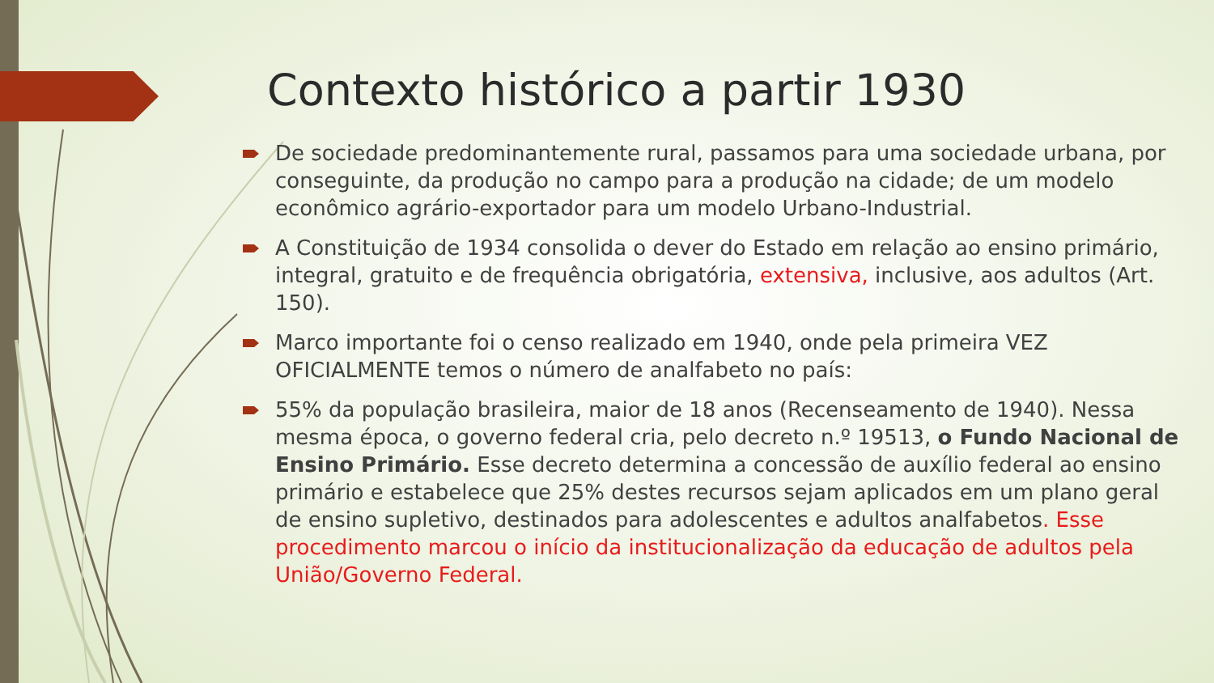Contexto histórico a partir 1930
De sociedade predominantemente rural, passamos para uma sociedade urbana, por conseguinte, da produção no campo para a produção na cidade; de um modelo econômico agrário-exportador para um modelo Urbano-Industrial.
A Constituição de 1934 consolida o dever do Estado em relação ao ensino primário, integral, gratuito e de frequência obrigatória, extensiva, inclusive, aos adultos (Art. 150).
Marco importante foi o censo realizado em 1940, onde pela primeira VEZ OFICIALMENTE temos o número de analfabeto no país:
55% da população brasileira, maior de 18 anos (Recenseamento de 1940). Nessa mesma época, o governo federal cria, pelo decreto n.º 19513, o Fundo Nacional de Ensino Primário. Esse decreto determina a concessão de auxílio federal ao ensino primário e estabelece que 25% destes recursos sejam aplicados em um plano geral de ensino supletivo, destinados para adolescentes e adultos analfabetos. Esse procedimento marcou o início da institucionalização da educação de adultos pela União/Governo Federal.